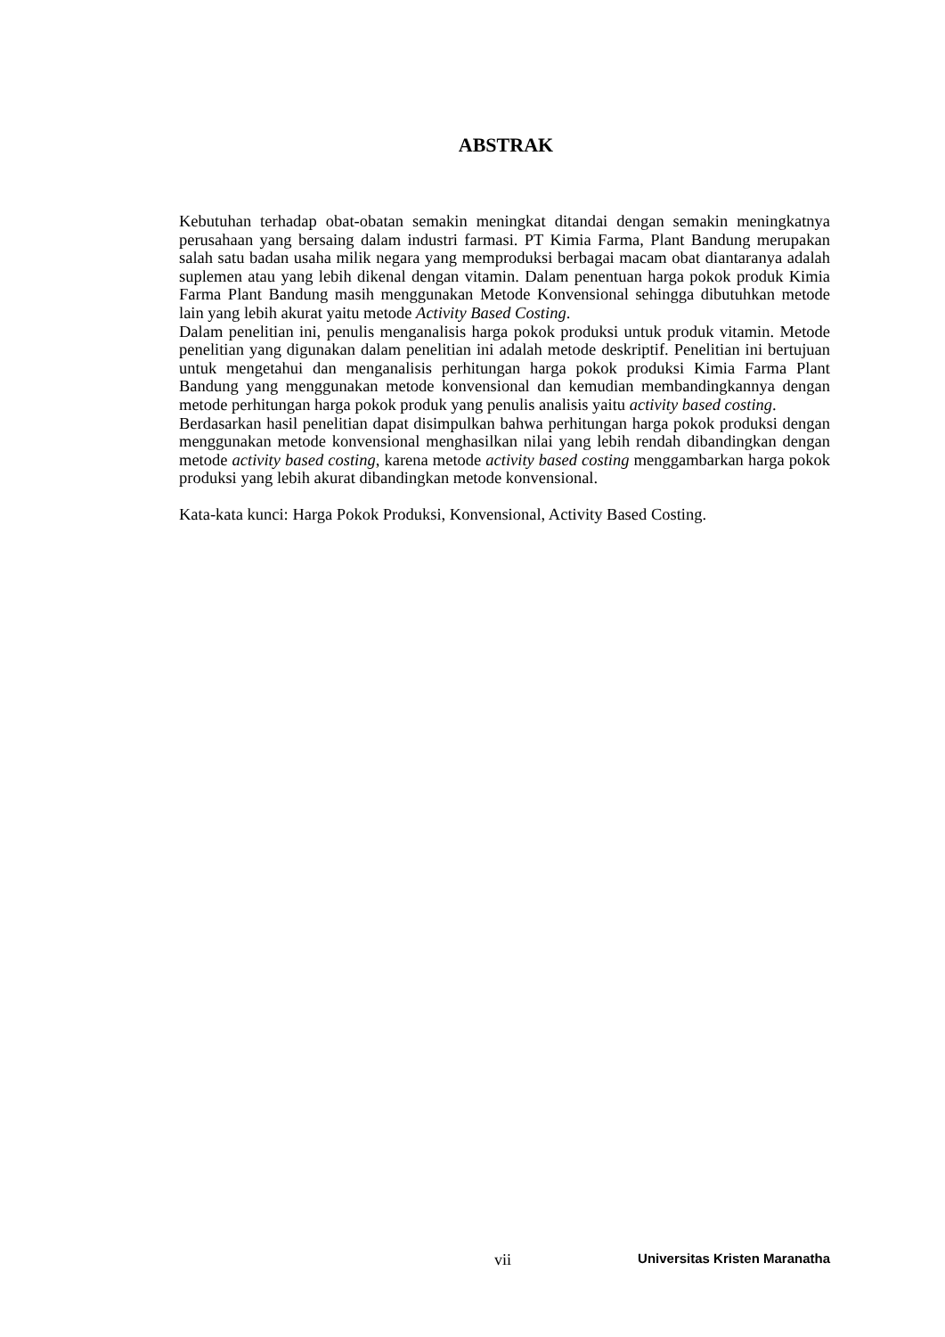ABSTRAK
Kebutuhan terhadap obat-obatan semakin meningkat ditandai dengan semakin meningkatnya perusahaan yang bersaing dalam industri farmasi. PT Kimia Farma, Plant Bandung merupakan salah satu badan usaha milik negara yang memproduksi berbagai macam obat diantaranya adalah suplemen atau yang lebih dikenal dengan vitamin. Dalam penentuan harga pokok produk Kimia Farma Plant Bandung masih menggunakan Metode Konvensional sehingga dibutuhkan metode lain yang lebih akurat yaitu metode Activity Based Costing.
Dalam penelitian ini, penulis menganalisis harga pokok produksi untuk produk vitamin. Metode penelitian yang digunakan dalam penelitian ini adalah metode deskriptif. Penelitian ini bertujuan untuk mengetahui dan menganalisis perhitungan harga pokok produksi Kimia Farma Plant Bandung yang menggunakan metode konvensional dan kemudian membandingkannya dengan metode perhitungan harga pokok produk yang penulis analisis yaitu activity based costing.
Berdasarkan hasil penelitian dapat disimpulkan bahwa perhitungan harga pokok produksi dengan menggunakan metode konvensional menghasilkan nilai yang lebih rendah dibandingkan dengan metode activity based costing, karena metode activity based costing menggambarkan harga pokok produksi yang lebih akurat dibandingkan metode konvensional.
Kata-kata kunci: Harga Pokok Produksi, Konvensional, Activity Based Costing.
vii Universitas Kristen Maranatha